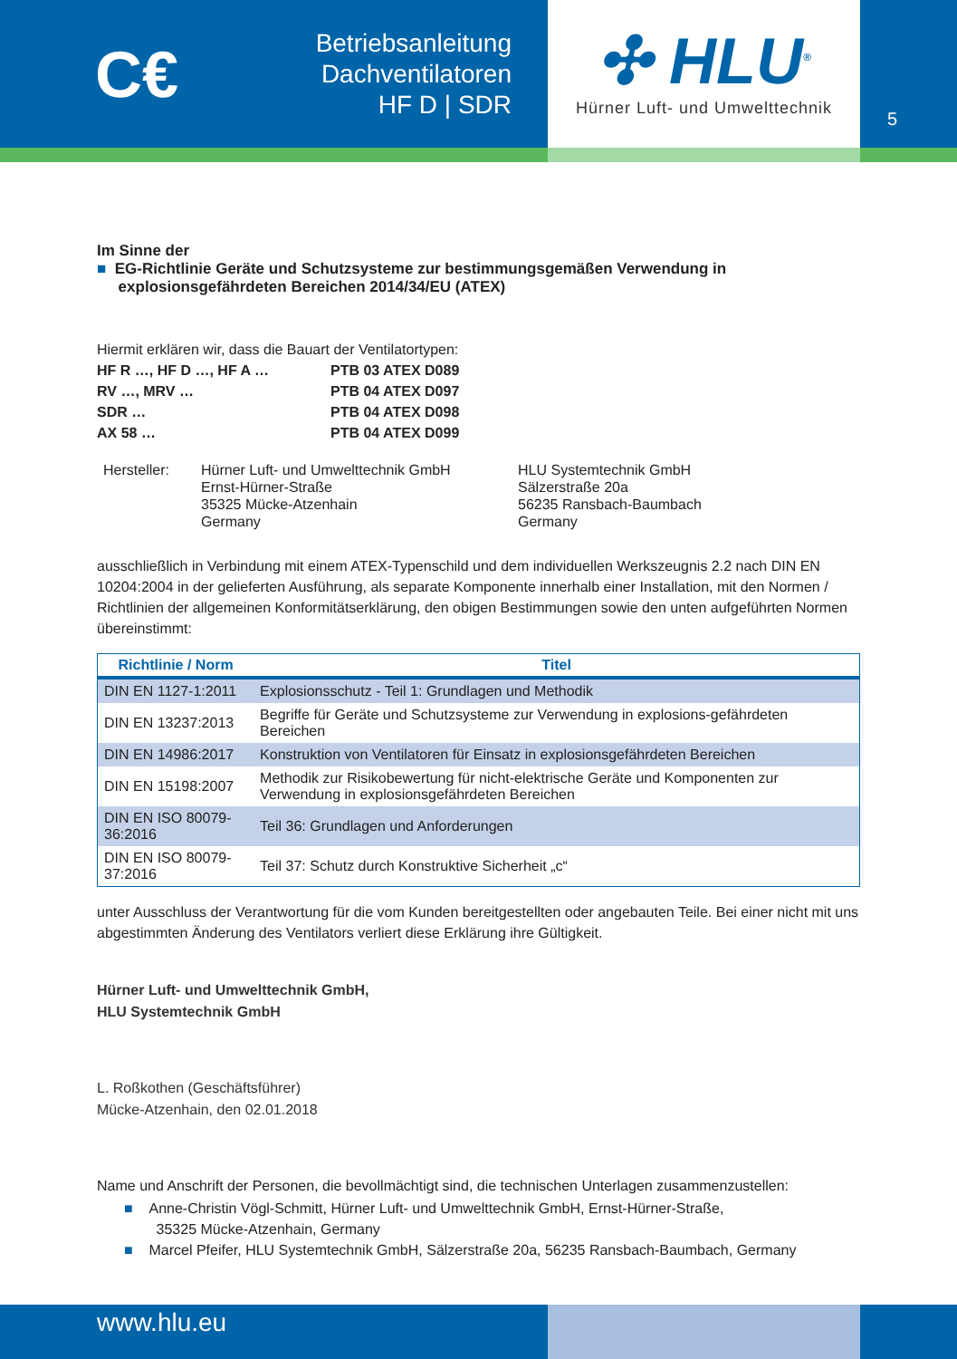C€
Betriebsanleitung
Dachventilatoren
HF D | SDR
✣ HLU<sup>®</sup>
Hürner Luft- und Umwelttechnik
5
Im Sinne der
■ EG-Richtlinie Geräte und Schutzsysteme zur bestimmungsgemäßen Verwendung in
explosionsgefährdeten Bereichen 2014/34/EU (ATEX)
Hiermit erklären wir, dass die Bauart der Ventilatortypen:
HF R …, HF D …, HF A … PTB 03 ATEX D089 RV …, MRV … PTB 04 ATEX D097 SDR … PTB 04 ATEX D098 AX 58 … PTB 04 ATEX D099
Hersteller: Hürner Luft- und Umwelttechnik GmbH
Ernst-Hürner-Straße
35325 Mücke-Atzenhain
Germany HLU Systemtechnik GmbH
Sälzerstraße 20a
56235 Ransbach-Baumbach
Germany
ausschließlich in Verbindung mit einem ATEX-Typenschild und dem individuellen Werkszeugnis 2.2 nach DIN EN 10204:2004 in der gelieferten Ausführung, als separate Komponente innerhalb einer Installation, mit den Normen / Richtlinien der allgemeinen Konformitätserklärung, den obigen Bestimmungen sowie den unten aufgeführten Normen übereinstimmt:
| Richtlinie / Norm | Titel |
| --- | --- |
| DIN EN 1127-1:2011 | Explosionsschutz - Teil 1: Grundlagen und Methodik |
| DIN EN 13237:2013 | Begriffe für Geräte und Schutzsysteme zur Verwendung in explosions-gefährdeten Bereichen |
| DIN EN 14986:2017 | Konstruktion von Ventilatoren für Einsatz in explosionsgefährdeten Bereichen |
| DIN EN 15198:2007 | Methodik zur Risikobewertung für nicht-elektrische Geräte und Komponenten zur Verwendung in explosionsgefährdeten Bereichen |
| DIN EN ISO 80079-36:2016 | Teil 36: Grundlagen und Anforderungen |
| DIN EN ISO 80079-37:2016 | Teil 37: Schutz durch Konstruktive Sicherheit „c“ |
unter Ausschluss der Verantwortung für die vom Kunden bereitgestellten oder angebauten Teile. Bei einer nicht mit uns abgestimmten Änderung des Ventilators verliert diese Erklärung ihre Gültigkeit.
Hürner Luft- und Umwelttechnik GmbH,
HLU Systemtechnik GmbH
L. Roßkothen (Geschäftsführer)
Mücke-Atzenhain, den 02.01.2018
Name und Anschrift der Personen, die bevollmächtigt sind, die technischen Unterlagen zusammenzustellen:
■ Anne-Christin Vögl-Schmitt, Hürner Luft- und Umwelttechnik GmbH, Ernst-Hürner-Straße,
35325 Mücke-Atzenhain, Germany
■ Marcel Pfeifer, HLU Systemtechnik GmbH, Sälzerstraße 20a, 56235 Ransbach-Baumbach, Germany
www.hlu.eu